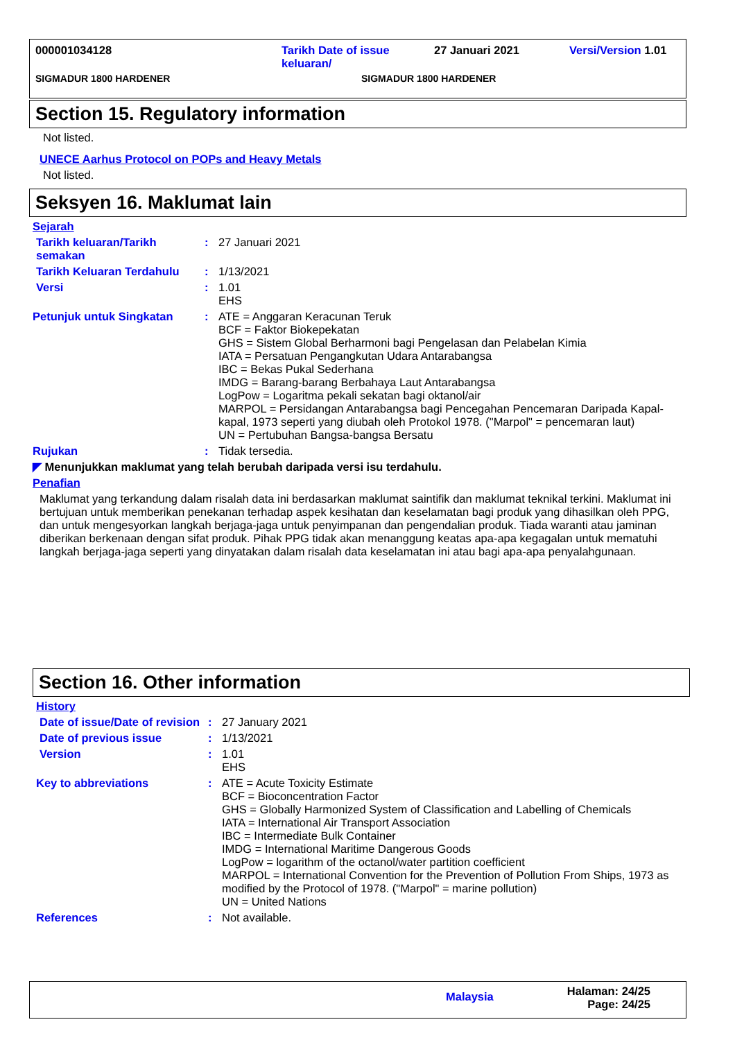000001034128 Tarikh Date of issue
keluaran/
27 Januari 2021 Versi/Version 1.01
SIGMADUR 1800 HARDENER SIGMADUR 1800 HARDENER
Section 15. Regulatory information
Not listed.
UNECE Aarhus Protocol on POPs and Heavy Metals
Not listed.
Seksyen 16. Maklumat lain
Sejarah
Tarikh keluaran/Tarikh semakan
: 27 Januari 2021
Tarikh Keluaran Terdahulu
: 1/13/2021
Versi : 1.01
EHS
Petunjuk untuk Singkatan : ATE = Anggaran Keracunan Teruk
BCF = Faktor Biokepekatan
GHS = Sistem Global Berharmoni bagi Pengelasan dan Pelabelan Kimia
IATA = Persatuan Pengangkutan Udara Antarabangsa
IBC = Bekas Pukal Sederhana
IMDG = Barang-barang Berbahaya Laut Antarabangsa
LogPow = Logaritma pekali sekatan bagi oktanol/air
MARPOL = Persidangan Antarabangsa bagi Pencegahan Pencemaran Daripada Kapal-kapal, 1973 seperti yang diubah oleh Protokol 1978. ("Marpol" = pencemaran laut)
UN = Pertubuhan Bangsa-bangsa Bersatu
Rujukan : Tidak tersedia.
◤ Menunjukkan maklumat yang telah berubah daripada versi isu terdahulu.
Penafian
Maklumat yang terkandung dalam risalah data ini berdasarkan maklumat saintifik dan maklumat teknikal terkini. Maklumat ini bertujuan untuk memberikan penekanan terhadap aspek kesihatan dan keselamatan bagi produk yang dihasilkan oleh PPG, dan untuk mengesyorkan langkah berjaga-jaga untuk penyimpanan dan pengendalian produk. Tiada waranti atau jaminan diberikan berkenaan dengan sifat produk. Pihak PPG tidak akan menanggung keatas apa-apa kegagalan untuk mematuhi langkah berjaga-jaga seperti yang dinyatakan dalam risalah data keselamatan ini atau bagi apa-apa penyalahgunaan.
Section 16. Other information
History
Date of issue/Date of revision
: 27 January 2021
Date of previous issue : 1/13/2021
Version : 1.01
EHS
Key to abbreviations : ATE = Acute Toxicity Estimate
BCF = Bioconcentration Factor
GHS = Globally Harmonized System of Classification and Labelling of Chemicals
IATA = International Air Transport Association
IBC = Intermediate Bulk Container
IMDG = International Maritime Dangerous Goods
LogPow = logarithm of the octanol/water partition coefficient
MARPOL = International Convention for the Prevention of Pollution From Ships, 1973 as modified by the Protocol of 1978. ("Marpol" = marine pollution)
UN = United Nations
References : Not available.
Malaysia
Halaman: 24/25
Page: 24/25